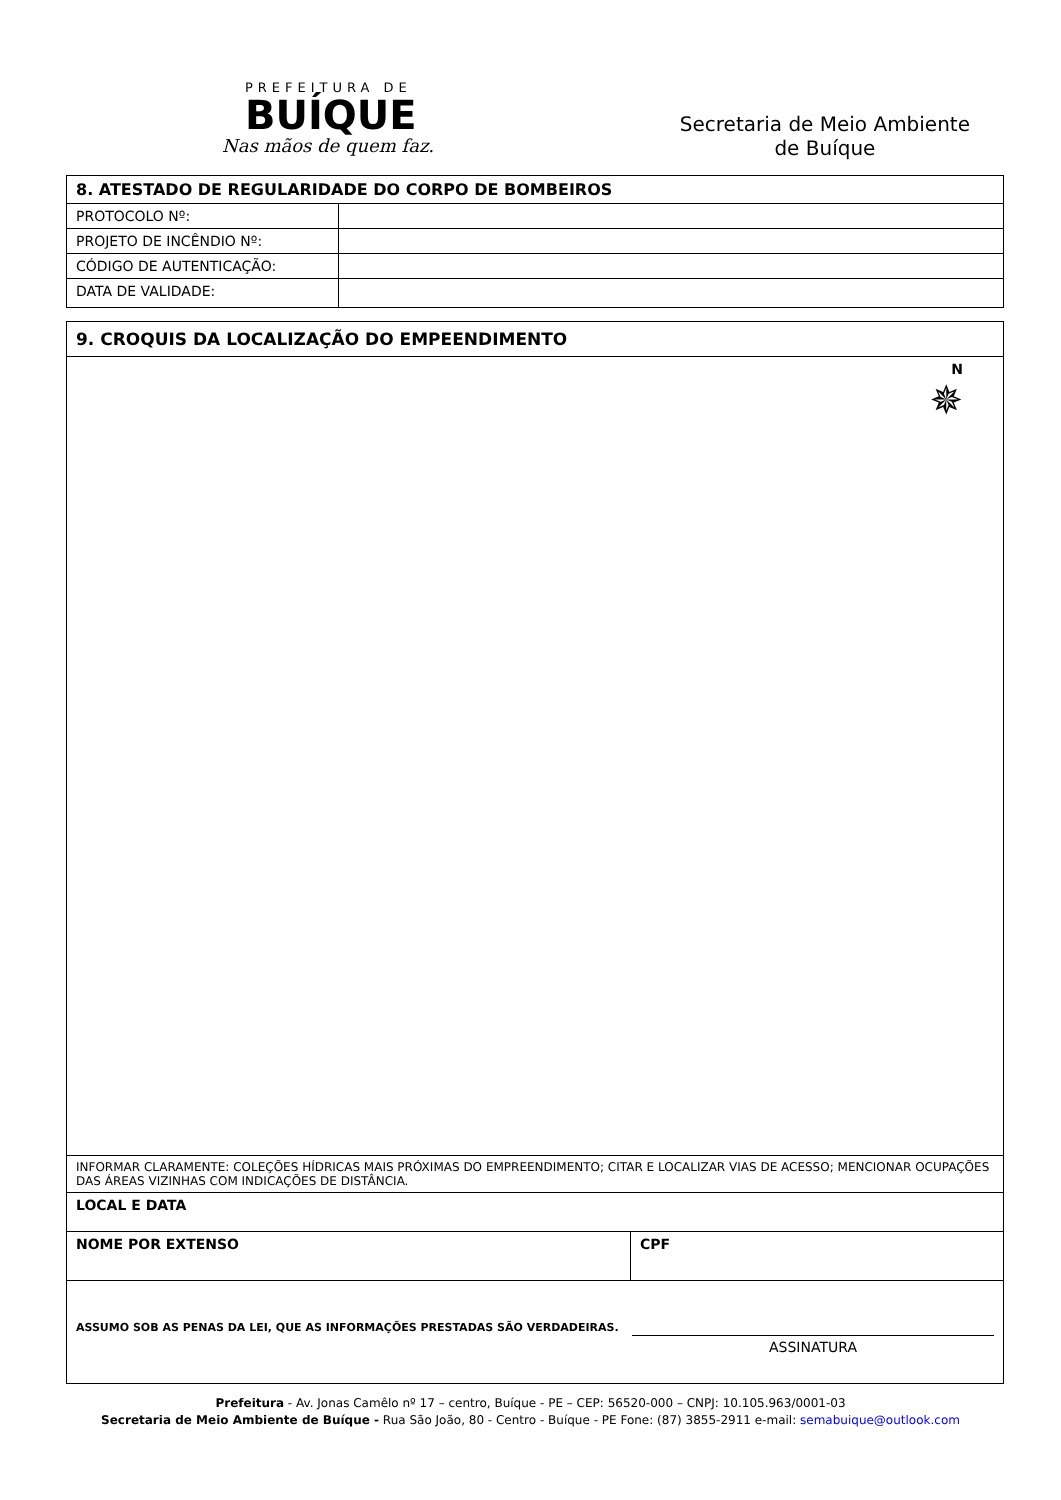PREFEITURA DE
BUÍQUE
Nas mãos de quem faz.
Secretaria de Meio Ambiente
de Buíque
| 8. ATESTADO DE REGULARIDADE DO CORPO DE BOMBEIROS | |
| PROTOCOLO Nº: | |
| PROJETO DE INCÊNDIO Nº: | |
| CÓDIGO DE AUTENTICAÇÃO: | |
| DATA DE VALIDADE: | |
| 9. CROQUIS DA LOCALIZAÇÃO DO EMPEENDIMENTO | |
| N ✵ | |
| INFORMAR CLARAMENTE: COLEÇÕES HÍDRICAS MAIS PRÓXIMAS DO EMPREENDIMENTO; CITAR E LOCALIZAR VIAS DE ACESSO; MENCIONAR OCUPAÇÕES DAS ÁREAS VIZINHAS COM INDICAÇÕES DE DISTÂNCIA. | |
| LOCAL E DATA | |
| NOME POR EXTENSO | CPF |
| ASSUMO SOB AS PENAS DA LEI, QUE AS INFORMAÇÕES PRESTADAS SÃO VERDADEIRAS. ASSINATURA | |
Prefeitura - Av. Jonas Camêlo nº 17 – centro, Buíque - PE – CEP: 56520-000 – CNPJ: 10.105.963/0001-03
Secretaria de Meio Ambiente de Buíque - Rua São João, 80 - Centro - Buíque - PE Fone: (87) 3855-2911 e-mail: semabuique@outlook.com